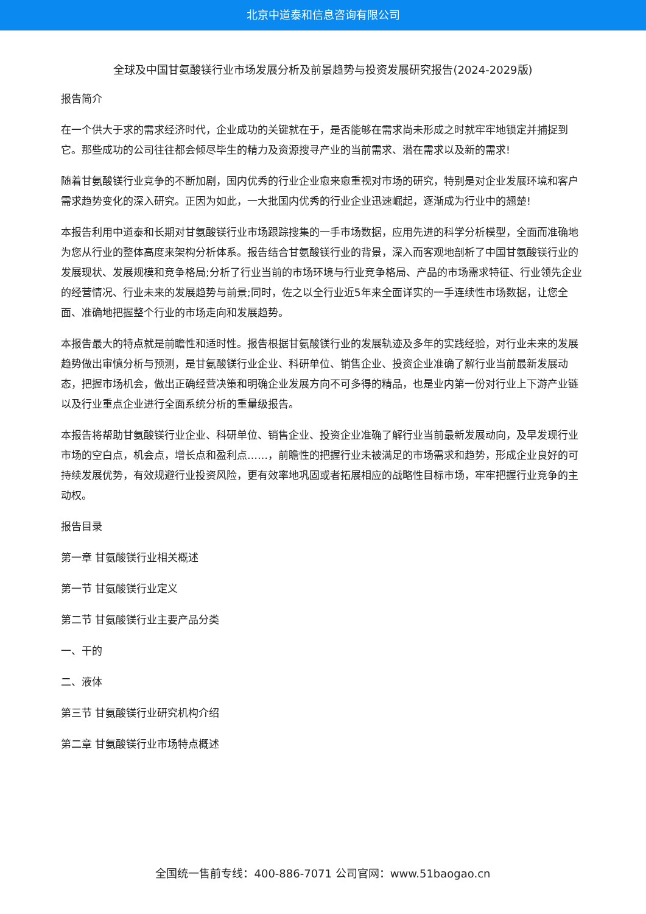北京中道泰和信息咨询有限公司
全球及中国甘氨酸镁行业市场发展分析及前景趋势与投资发展研究报告(2024-2029版)
报告简介
在一个供大于求的需求经济时代，企业成功的关键就在于，是否能够在需求尚未形成之时就牢牢地锁定并捕捉到它。那些成功的公司往往都会倾尽毕生的精力及资源搜寻产业的当前需求、潜在需求以及新的需求!
随着甘氨酸镁行业竞争的不断加剧，国内优秀的行业企业愈来愈重视对市场的研究，特别是对企业发展环境和客户需求趋势变化的深入研究。正因为如此，一大批国内优秀的行业企业迅速崛起，逐渐成为行业中的翘楚!
本报告利用中道泰和长期对甘氨酸镁行业市场跟踪搜集的一手市场数据，应用先进的科学分析模型，全面而准确地为您从行业的整体高度来架构分析体系。报告结合甘氨酸镁行业的背景，深入而客观地剖析了中国甘氨酸镁行业的发展现状、发展规模和竞争格局;分析了行业当前的市场环境与行业竞争格局、产品的市场需求特征、行业领先企业的经营情况、行业未来的发展趋势与前景;同时，佐之以全行业近5年来全面详实的一手连续性市场数据，让您全面、准确地把握整个行业的市场走向和发展趋势。
本报告最大的特点就是前瞻性和适时性。报告根据甘氨酸镁行业的发展轨迹及多年的实践经验，对行业未来的发展趋势做出审慎分析与预测，是甘氨酸镁行业企业、科研单位、销售企业、投资企业准确了解行业当前最新发展动态，把握市场机会，做出正确经营决策和明确企业发展方向不可多得的精品，也是业内第一份对行业上下游产业链以及行业重点企业进行全面系统分析的重量级报告。
本报告将帮助甘氨酸镁行业企业、科研单位、销售企业、投资企业准确了解行业当前最新发展动向，及早发现行业市场的空白点，机会点，增长点和盈利点……，前瞻性的把握行业未被满足的市场需求和趋势，形成企业良好的可持续发展优势，有效规避行业投资风险，更有效率地巩固或者拓展相应的战略性目标市场，牢牢把握行业竞争的主动权。
报告目录
第一章 甘氨酸镁行业相关概述
第一节 甘氨酸镁行业定义
第二节 甘氨酸镁行业主要产品分类
一、干的
二、液体
第三节 甘氨酸镁行业研究机构介绍
第二章 甘氨酸镁行业市场特点概述
全国统一售前专线：400-886-7071 公司官网：www.51baogao.cn